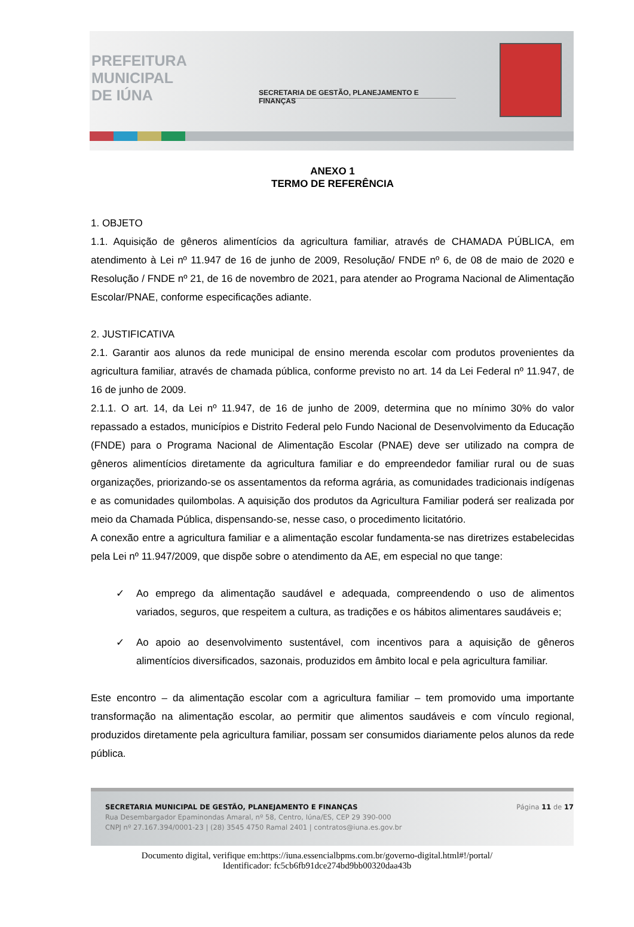PREFEITURA
MUNICIPAL
DE IÚNA
SECRETARIA DE GESTÃO, PLANEJAMENTO E FINANÇAS
ANEXO 1
TERMO DE REFERÊNCIA
1. OBJETO
1.1. Aquisição de gêneros alimentícios da agricultura familiar, através de CHAMADA PÚBLICA, em atendimento à Lei nº 11.947 de 16 de junho de 2009, Resolução/ FNDE nº 6, de 08 de maio de 2020 e Resolução / FNDE nº 21, de 16 de novembro de 2021, para atender ao Programa Nacional de Alimentação Escolar/PNAE, conforme especificações adiante.
2. JUSTIFICATIVA
2.1. Garantir aos alunos da rede municipal de ensino merenda escolar com produtos provenientes da agricultura familiar, através de chamada pública, conforme previsto no art. 14 da Lei Federal nº 11.947, de 16 de junho de 2009.
2.1.1. O art. 14, da Lei nº 11.947, de 16 de junho de 2009, determina que no mínimo 30% do valor repassado a estados, municípios e Distrito Federal pelo Fundo Nacional de Desenvolvimento da Educação (FNDE) para o Programa Nacional de Alimentação Escolar (PNAE) deve ser utilizado na compra de gêneros alimentícios diretamente da agricultura familiar e do empreendedor familiar rural ou de suas organizações, priorizando-se os assentamentos da reforma agrária, as comunidades tradicionais indígenas e as comunidades quilombolas. A aquisição dos produtos da Agricultura Familiar poderá ser realizada por meio da Chamada Pública, dispensando-se, nesse caso, o procedimento licitatório.
A conexão entre a agricultura familiar e a alimentação escolar fundamenta-se nas diretrizes estabelecidas pela Lei nº 11.947/2009, que dispõe sobre o atendimento da AE, em especial no que tange:
✓ Ao emprego da alimentação saudável e adequada, compreendendo o uso de alimentos variados, seguros, que respeitem a cultura, as tradições e os hábitos alimentares saudáveis e;
✓ Ao apoio ao desenvolvimento sustentável, com incentivos para a aquisição de gêneros alimentícios diversificados, sazonais, produzidos em âmbito local e pela agricultura familiar.
Este encontro – da alimentação escolar com a agricultura familiar – tem promovido uma importante transformação na alimentação escolar, ao permitir que alimentos saudáveis e com vínculo regional, produzidos diretamente pela agricultura familiar, possam ser consumidos diariamente pelos alunos da rede pública.
SECRETARIA MUNICIPAL DE GESTÃO, PLANEJAMENTO E FINANÇAS
Rua Desembargador Epaminondas Amaral, nº 58, Centro, Iúna/ES, CEP 29 390-000
CNPJ nº 27.167.394/0001-23 | (28) 3545 4750 Ramal 2401 | contratos@iuna.es.gov.br
Página 11 de 17
Documento digital, verifique em:https://iuna.essencialbpms.com.br/governo-digital.html#!/portal/
Identificador: fc5cb6fb91dce274bd9bb00320daa43b